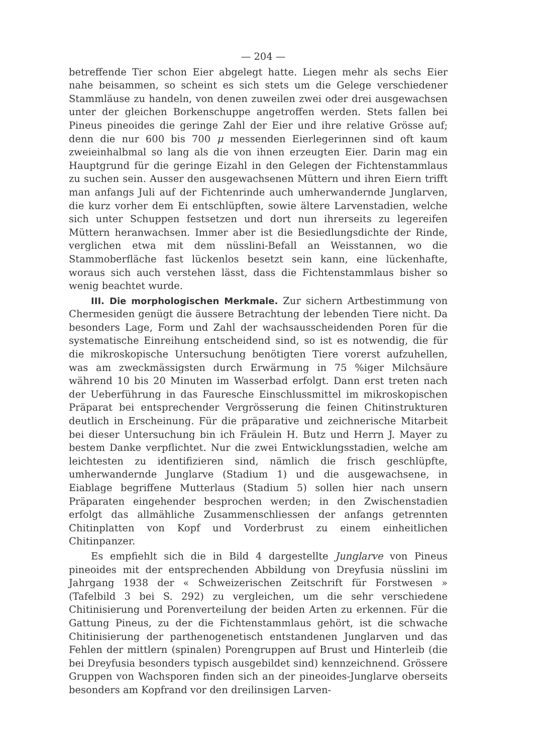— 204 —
betreffende Tier schon Eier abgelegt hatte. Liegen mehr als sechs Eier nahe beisammen, so scheint es sich stets um die Gelege verschiedener Stammläuse zu handeln, von denen zuweilen zwei oder drei ausgewachsen unter der gleichen Borkenschuppe angetroffen werden. Stets fallen bei Pineus pineoides die geringe Zahl der Eier und ihre relative Grösse auf; denn die nur 600 bis 700 μ messenden Eierlegerinnen sind oft kaum zweieinhalbmal so lang als die von ihnen erzeugten Eier. Darin mag ein Hauptgrund für die geringe Eizahl in den Gelegen der Fichtenstammlaus zu suchen sein. Ausser den ausgewachsenen Müttern und ihren Eiern trifft man anfangs Juli auf der Fichtenrinde auch umherwandernde Junglarven, die kurz vorher dem Ei entschlüpften, sowie ältere Larvenstadien, welche sich unter Schuppen festsetzen und dort nun ihrerseits zu legereifen Müttern heranwachsen. Immer aber ist die Besiedlungsdichte der Rinde, verglichen etwa mit dem nüsslini-Befall an Weisstannen, wo die Stammoberfläche fast lückenlos besetzt sein kann, eine lückenhafte, woraus sich auch verstehen lässt, dass die Fichtenstammlaus bisher so wenig beachtet wurde.
III. Die morphologischen Merkmale. Zur sichern Artbestimmung von Chermesiden genügt die äussere Betrachtung der lebenden Tiere nicht. Da besonders Lage, Form und Zahl der wachsausscheidenden Poren für die systematische Einreihung entscheidend sind, so ist es notwendig, die für die mikroskopische Untersuchung benötigten Tiere vorerst aufzuhellen, was am zweckmässigsten durch Erwärmung in 75 %iger Milchsäure während 10 bis 20 Minuten im Wasserbad erfolgt. Dann erst treten nach der Ueberführung in das Fauresche Einschlussmittel im mikroskopischen Präparat bei entsprechender Vergrösserung die feinen Chitinstrukturen deutlich in Erscheinung. Für die präparative und zeichnerische Mitarbeit bei dieser Untersuchung bin ich Fräulein H. Butz und Herrn J. Mayer zu bestem Danke verpflichtet. Nur die zwei Entwicklungsstadien, welche am leichtesten zu identifizieren sind, nämlich die frisch geschlüpfte, umherwandernde Junglarve (Stadium 1) und die ausgewachsene, in Eiablage begriffene Mutterlaus (Stadium 5) sollen hier nach unsern Präparaten eingehender besprochen werden; in den Zwischenstadien erfolgt das allmähliche Zusammenschliessen der anfangs getrennten Chitinplatten von Kopf und Vorderbrust zu einem einheitlichen Chitinpanzer.
Es empfiehlt sich die in Bild 4 dargestellte Junglarve von Pineus pineoides mit der entsprechenden Abbildung von Dreyfusia nüsslini im Jahrgang 1938 der « Schweizerischen Zeitschrift für Forstwesen » (Tafelbild 3 bei S. 292) zu vergleichen, um die sehr verschiedene Chitinisierung und Porenverteilung der beiden Arten zu erkennen. Für die Gattung Pineus, zu der die Fichtenstammlaus gehört, ist die schwache Chitinisierung der parthenogenetisch entstandenen Junglarven und das Fehlen der mittlern (spinalen) Porengruppen auf Brust und Hinterleib (die bei Dreyfusia besonders typisch ausgebildet sind) kennzeichnend. Grössere Gruppen von Wachsporen finden sich an der pineoides-Junglarve oberseits besonders am Kopfrand vor den dreilinsigen Larven-